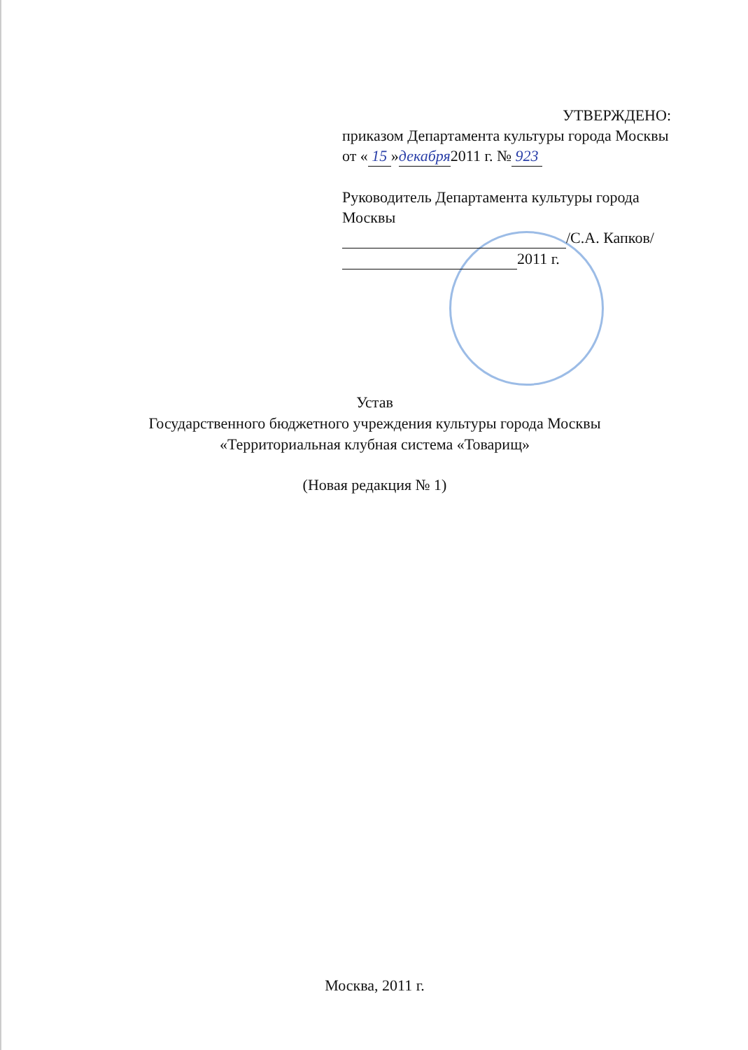УТВЕРЖДЕНО:
приказом Департамента культуры города Москвы от « 15 »декабря2011 г. № 923
Руководитель Департамента культуры города Москвы
/С.А. Капков/
2011 г.
Устав
Государственного бюджетного учреждения культуры города Москвы
«Территориальная клубная система «Товарищ»
(Новая редакция № 1)
Москва, 2011 г.